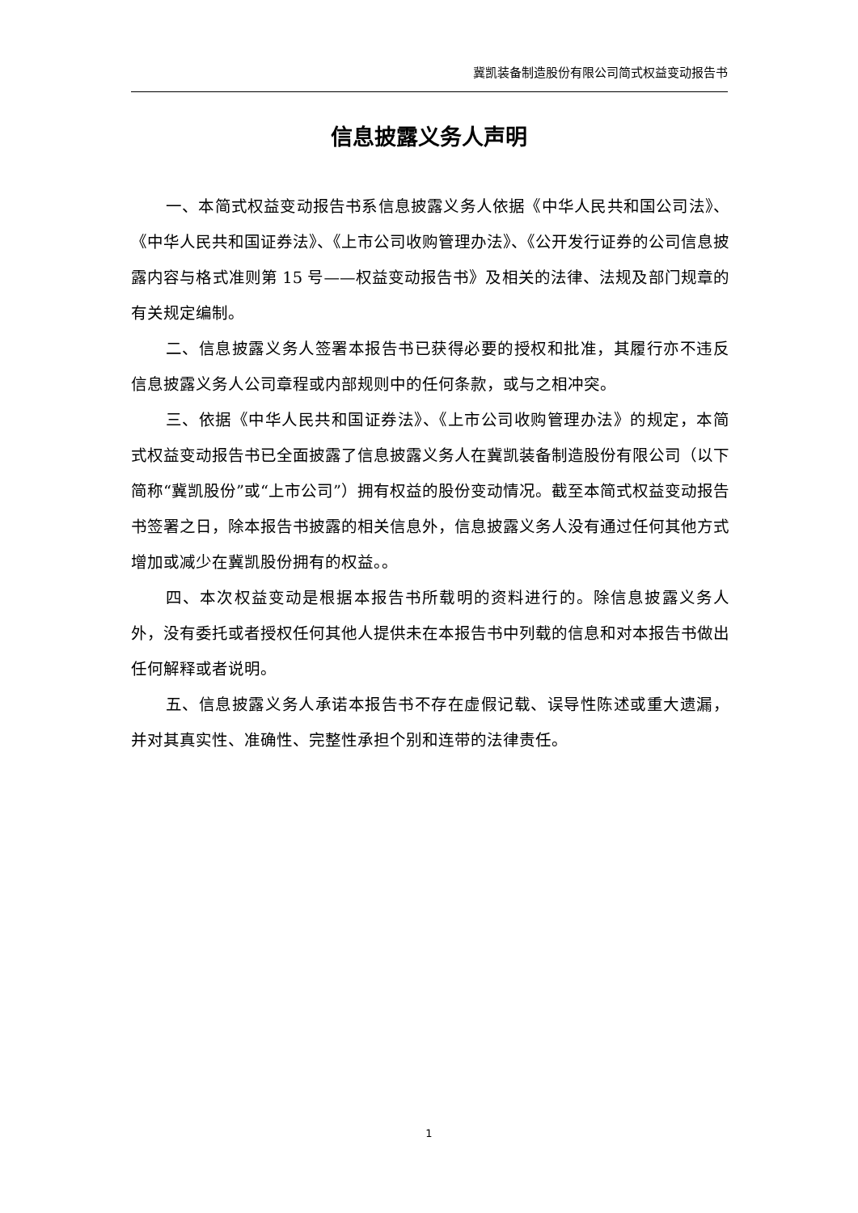冀凯装备制造股份有限公司简式权益变动报告书
信息披露义务人声明
一、本简式权益变动报告书系信息披露义务人依据《中华人民共和国公司法》、《中华人民共和国证券法》、《上市公司收购管理办法》、《公开发行证券的公司信息披露内容与格式准则第 15 号——权益变动报告书》及相关的法律、法规及部门规章的有关规定编制。
二、信息披露义务人签署本报告书已获得必要的授权和批准，其履行亦不违反信息披露义务人公司章程或内部规则中的任何条款，或与之相冲突。
三、依据《中华人民共和国证券法》、《上市公司收购管理办法》的规定，本简式权益变动报告书已全面披露了信息披露义务人在冀凯装备制造股份有限公司（以下简称“冀凯股份”或“上市公司”）拥有权益的股份变动情况。截至本简式权益变动报告书签署之日，除本报告书披露的相关信息外，信息披露义务人没有通过任何其他方式增加或减少在冀凯股份拥有的权益。。
四、本次权益变动是根据本报告书所载明的资料进行的。除信息披露义务人外，没有委托或者授权任何其他人提供未在本报告书中列载的信息和对本报告书做出任何解释或者说明。
五、信息披露义务人承诺本报告书不存在虚假记载、误导性陈述或重大遗漏，并对其真实性、准确性、完整性承担个别和连带的法律责任。
1